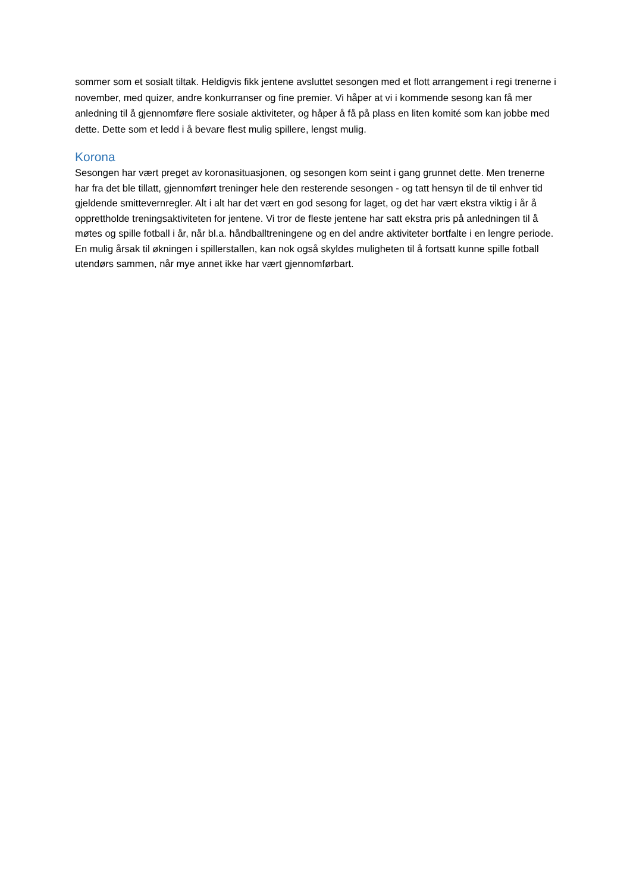sommer som et sosialt tiltak. Heldigvis fikk jentene avsluttet sesongen med et flott arrangement i regi trenerne i november, med quizer, andre konkurranser og fine premier. Vi håper at vi i kommende sesong kan få mer anledning til å gjennomføre flere sosiale aktiviteter, og håper å få på plass en liten komité som kan jobbe med dette. Dette som et ledd i å bevare flest mulig spillere, lengst mulig.
Korona
Sesongen har vært preget av koronasituasjonen, og sesongen kom seint i gang grunnet dette. Men trenerne har fra det ble tillatt, gjennomført treninger hele den resterende sesongen - og tatt hensyn til de til enhver tid gjeldende smittevernregler. Alt i alt har det vært en god sesong for laget, og det har vært ekstra viktig i år å opprettholde treningsaktiviteten for jentene. Vi tror de fleste jentene har satt ekstra pris på anledningen til å møtes og spille fotball i år, når bl.a. håndballtreningene og en del andre aktiviteter bortfalte i en lengre periode. En mulig årsak til økningen i spillerstallen, kan nok også skyldes muligheten til å fortsatt kunne spille fotball utendørs sammen, når mye annet ikke har vært gjennomførbart.